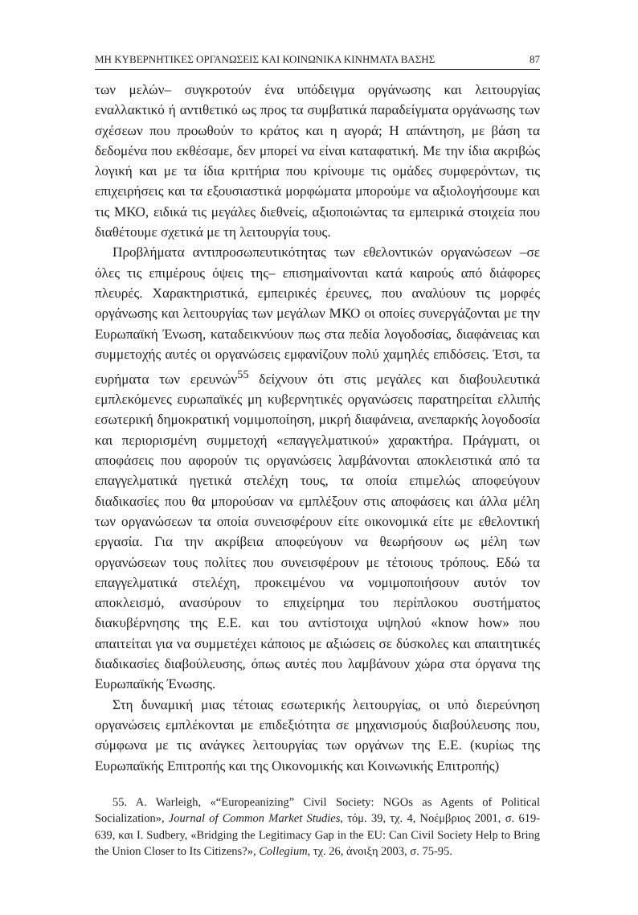ΜΗ ΚΥΒΕΡΝΗΤΙΚΕΣ ΟΡΓΑΝΩΣΕΙΣ ΚΑΙ ΚΟΙΝΩΝΙΚΑ ΚΙΝΗΜΑΤΑ ΒΑΣΗΣ 87
των μελών– συγκροτούν ένα υπόδειγμα οργάνωσης και λειτουργίας εναλλακτικό ή αντιθετικό ως προς τα συμβατικά παραδείγματα οργάνωσης των σχέσεων που προωθούν το κράτος και η αγορά; Η απάντηση, με βάση τα δεδομένα που εκθέσαμε, δεν μπορεί να είναι καταφατική. Με την ίδια ακριβώς λογική και με τα ίδια κριτήρια που κρίνουμε τις ομάδες συμφερόντων, τις επιχειρήσεις και τα εξουσιαστικά μορφώματα μπορούμε να αξιολογήσουμε και τις ΜΚΟ, ειδικά τις μεγάλες διεθνείς, αξιοποιώντας τα εμπειρικά στοιχεία που διαθέτουμε σχετικά με τη λειτουργία τους.
Προβλήματα αντιπροσωπευτικότητας των εθελοντικών οργανώσεων –σε όλες τις επιμέρους όψεις της– επισημαίνονται κατά καιρούς από διάφορες πλευρές. Χαρακτηριστικά, εμπειρικές έρευνες, που αναλύουν τις μορφές οργάνωσης και λειτουργίας των μεγάλων ΜΚΟ οι οποίες συνεργάζονται με την Ευρωπαϊκή Ένωση, καταδεικνύουν πως στα πεδία λογοδοσίας, διαφάνειας και συμμετοχής αυτές οι οργανώσεις εμφανίζουν πολύ χαμηλές επιδόσεις. Έτσι, τα ευρήματα των ερευνών<sup>55</sup> δείχνουν ότι στις μεγάλες και διαβουλευτικά εμπλεκόμενες ευρωπαϊκές μη κυβερνητικές οργανώσεις παρατηρείται ελλιπής εσωτερική δημοκρατική νομιμοποίηση, μικρή διαφάνεια, ανεπαρκής λογοδοσία και περιορισμένη συμμετοχή «επαγγελματικού» χαρακτήρα. Πράγματι, οι αποφάσεις που αφορούν τις οργανώσεις λαμβάνονται αποκλειστικά από τα επαγγελματικά ηγετικά στελέχη τους, τα οποία επιμελώς αποφεύγουν διαδικασίες που θα μπορούσαν να εμπλέξουν στις αποφάσεις και άλλα μέλη των οργανώσεων τα οποία συνεισφέρουν είτε οικονομικά είτε με εθελοντική εργασία. Για την ακρίβεια αποφεύγουν να θεωρήσουν ως μέλη των οργανώσεων τους πολίτες που συνεισφέρουν με τέτοιους τρόπους. Εδώ τα επαγγελματικά στελέχη, προκειμένου να νομιμοποιήσουν αυτόν τον αποκλεισμό, ανασύρουν το επιχείρημα του περίπλοκου συστήματος διακυβέρνησης της Ε.Ε. και του αντίστοιχα υψηλού «know how» που απαιτείται για να συμμετέχει κάποιος με αξιώσεις σε δύσκολες και απαιτητικές διαδικασίες διαβούλευσης, όπως αυτές που λαμβάνουν χώρα στα όργανα της Ευρωπαϊκής Ένωσης.
Στη δυναμική μιας τέτοιας εσωτερικής λειτουργίας, οι υπό διερεύνηση οργανώσεις εμπλέκονται με επιδεξιότητα σε μηχανισμούς διαβούλευσης που, σύμφωνα με τις ανάγκες λειτουργίας των οργάνων της Ε.Ε. (κυρίως της Ευρωπαϊκής Επιτροπής και της Οικονομικής και Κοινωνικής Επιτροπής)
55. A. Warleigh, «“Europeanizing” Civil Society: NGOs as Agents of Political Socialization», Journal of Common Market Studies, τόμ. 39, τχ. 4, Νοέμβριος 2001, σ. 619-639, και I. Sudbery, «Bridging the Legitimacy Gap in the EU: Can Civil Society Help to Bring the Union Closer to Its Citizens?», Collegium, τχ. 26, άνοιξη 2003, σ. 75-95.